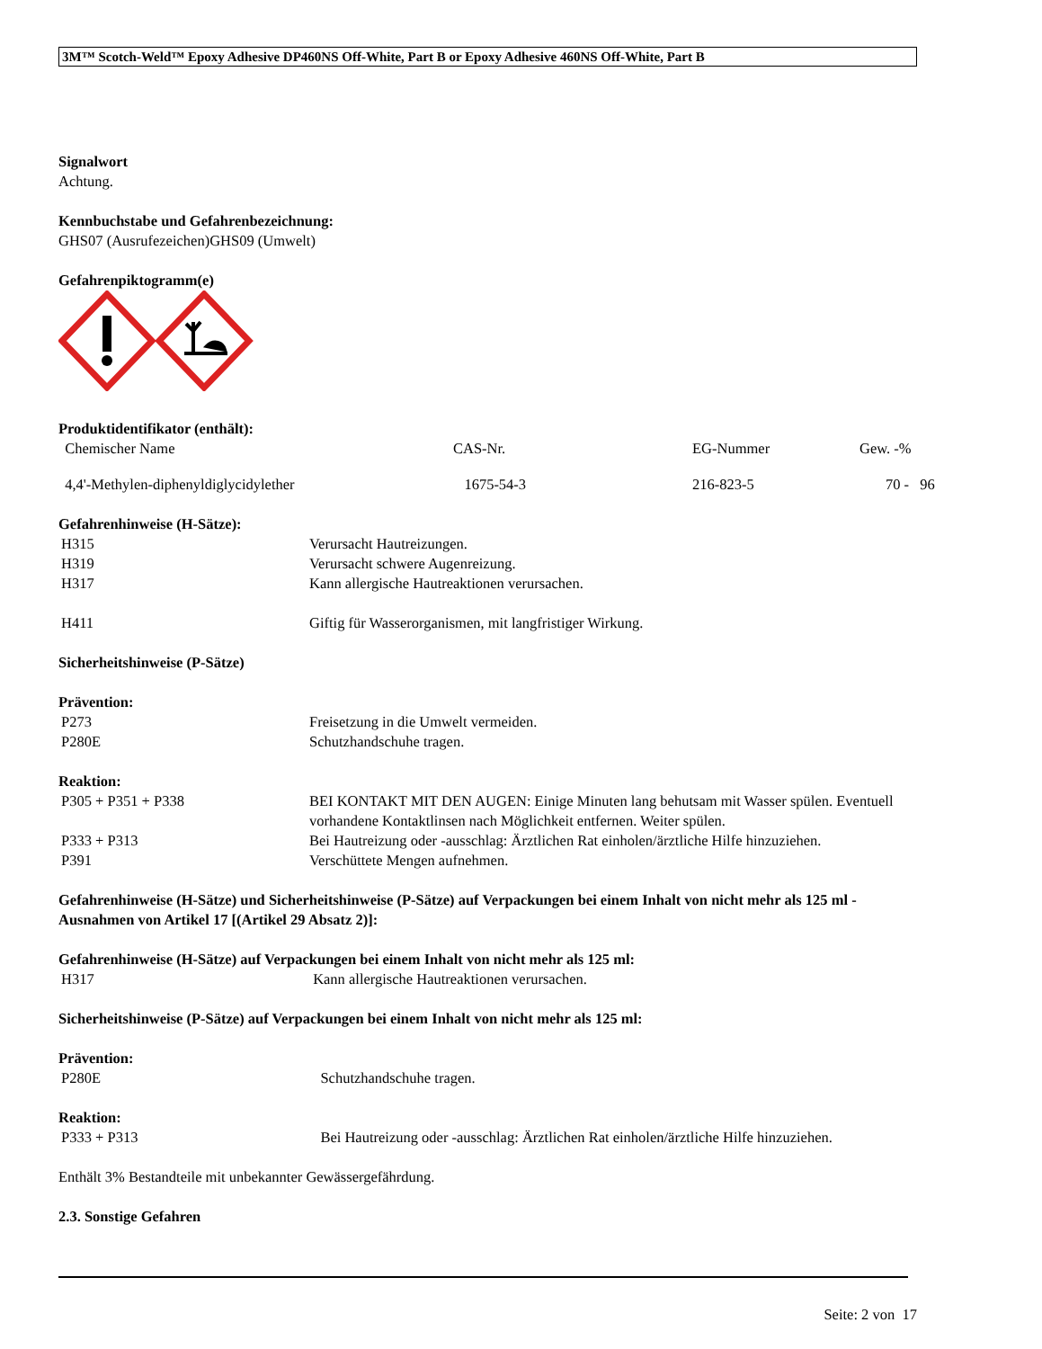3M™ Scotch-Weld™ Epoxy Adhesive DP460NS Off-White, Part B or Epoxy Adhesive 460NS Off-White, Part B
Signalwort
Achtung.
Kennbuchstabe und Gefahrenbezeichnung:
GHS07 (Ausrufezeichen)GHS09 (Umwelt)
Gefahrenpiktogramm(e)
Produktidentifikator (enthält):
| Chemischer Name | CAS-Nr. | EG-Nummer | Gew. -% |
| 4,4'-Methylen-diphenyldiglycidylether | 1675-54-3 | 216-823-5 | 70 - 96 |
Gefahrenhinweise (H-Sätze):
| H315 | Verursacht Hautreizungen. |
| H319 | Verursacht schwere Augenreizung. |
| H317 | Kann allergische Hautreaktionen verursachen. |
| H411 | Giftig für Wasserorganismen, mit langfristiger Wirkung. |
Sicherheitshinweise (P-Sätze)
Prävention:
| P273 | Freisetzung in die Umwelt vermeiden. |
| P280E | Schutzhandschuhe tragen. |
Reaktion:
| P305 + P351 + P338 | BEI KONTAKT MIT DEN AUGEN: Einige Minuten lang behutsam mit Wasser spülen. Eventuell vorhandene Kontaktlinsen nach Möglichkeit entfernen. Weiter spülen. |
| P333 + P313 | Bei Hautreizung oder -ausschlag: Ärztlichen Rat einholen/ärztliche Hilfe hinzuziehen. |
| P391 | Verschüttete Mengen aufnehmen. |
Gefahrenhinweise (H-Sätze) und Sicherheitshinweise (P-Sätze) auf Verpackungen bei einem Inhalt von nicht mehr als 125 ml - Ausnahmen von Artikel 17 [(Artikel 29 Absatz 2)]:
Gefahrenhinweise (H-Sätze) auf Verpackungen bei einem Inhalt von nicht mehr als 125 ml:
| H317 | Kann allergische Hautreaktionen verursachen. |
Sicherheitshinweise (P-Sätze) auf Verpackungen bei einem Inhalt von nicht mehr als 125 ml:
Prävention:
| P280E | Schutzhandschuhe tragen. |
Reaktion:
| P333 + P313 | Bei Hautreizung oder -ausschlag: Ärztlichen Rat einholen/ärztliche Hilfe hinzuziehen. |
Enthält 3% Bestandteile mit unbekannter Gewässergefährdung.
2.3. Sonstige Gefahren
Seite: 2 von 17